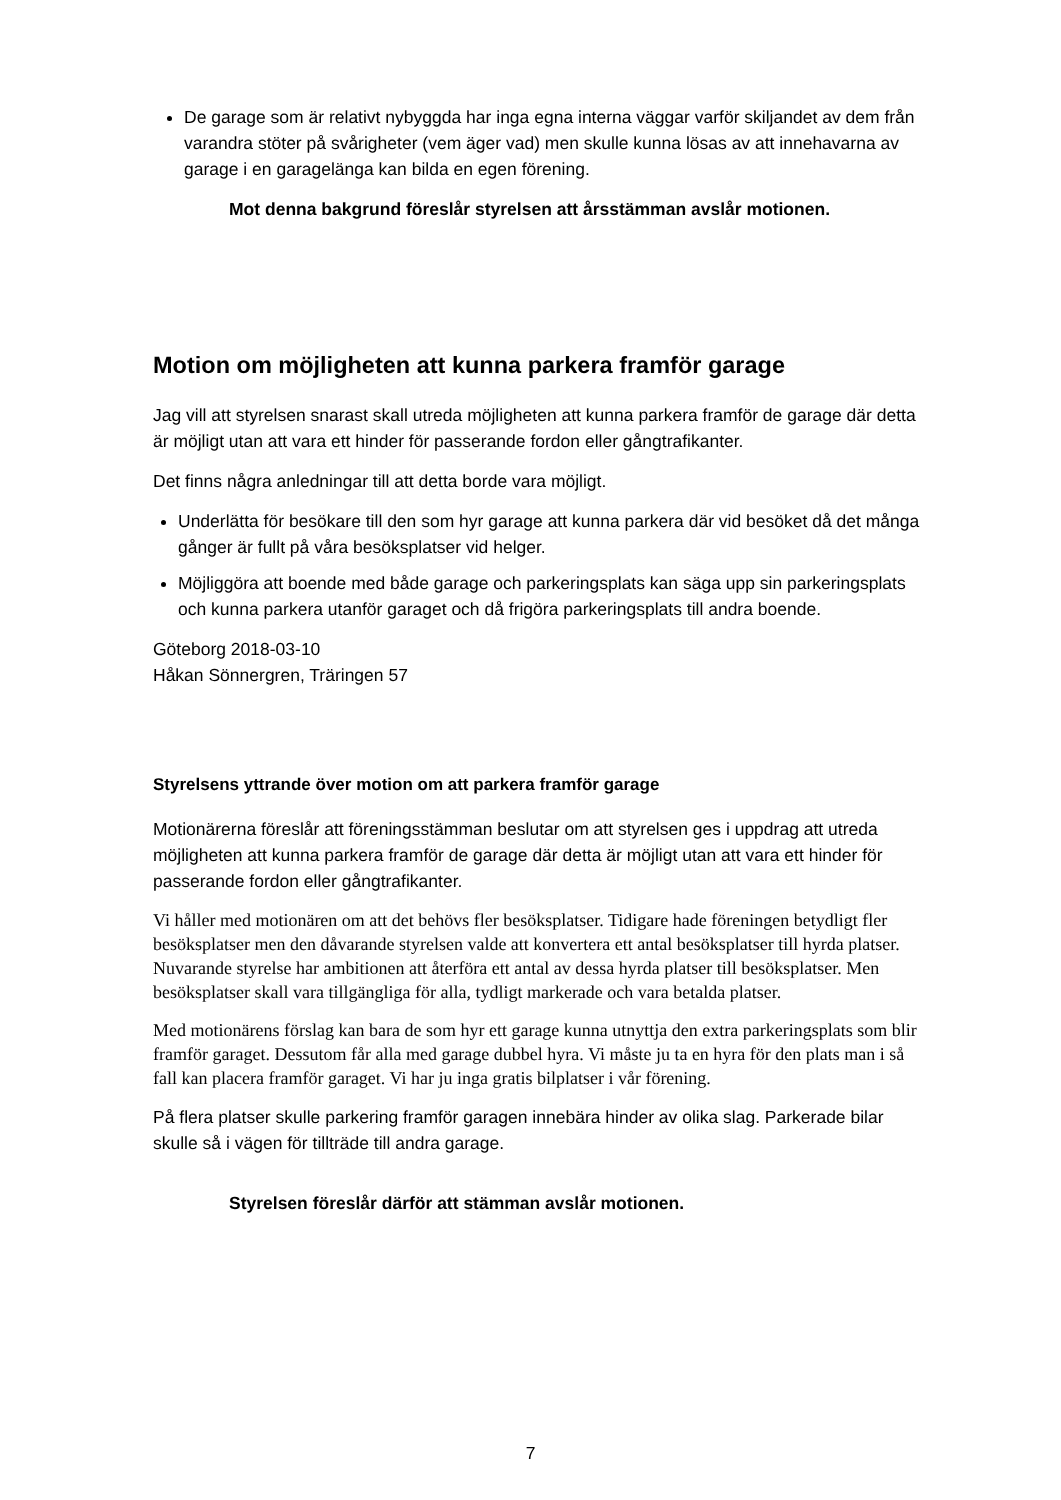De garage som är relativt nybyggda har inga egna interna väggar varför skiljandet av dem från varandra stöter på svårigheter (vem äger vad) men skulle kunna lösas av att innehavarna av garage i en garagelänga kan bilda en egen förening.
Mot denna bakgrund föreslår styrelsen att årsstämman avslår motionen.
Motion om möjligheten att kunna parkera framför garage
Jag vill att styrelsen snarast skall utreda möjligheten att kunna parkera framför de garage där detta är möjligt utan att vara ett hinder för passerande fordon eller gångtrafikanter.
Det finns några anledningar till att detta borde vara möjligt.
Underlätta för besökare till den som hyr garage att kunna parkera där vid besöket då det många gånger är fullt på våra besöksplatser vid helger.
Möjliggöra att boende med både garage och parkeringsplats kan säga upp sin parkeringsplats och kunna parkera utanför garaget och då frigöra parkeringsplats till andra boende.
Göteborg 2018-03-10
Håkan Sönnergren, Träringen 57
Styrelsens yttrande över motion om att parkera framför garage
Motionärerna föreslår att föreningsstämman beslutar om att styrelsen ges i uppdrag att utreda möjligheten att kunna parkera framför de garage där detta är möjligt utan att vara ett hinder för passerande fordon eller gångtrafikanter.
Vi håller med motionären om att det behövs fler besöksplatser. Tidigare hade föreningen betydligt fler besöksplatser men den dåvarande styrelsen valde att konvertera ett antal besöksplatser till hyrda platser. Nuvarande styrelse har ambitionen att återföra ett antal av dessa hyrda platser till besöksplatser. Men besöksplatser skall vara tillgängliga för alla, tydligt markerade och vara betalda platser.
Med motionärens förslag kan bara de som hyr ett garage kunna utnyttja den extra parkeringsplats som blir framför garaget. Dessutom får alla med garage dubbel hyra. Vi måste ju ta en hyra för den plats man i så fall kan placera framför garaget. Vi har ju inga gratis bilplatser i vår förening.
På flera platser skulle parkering framför garagen innebära hinder av olika slag. Parkerade bilar skulle så i vägen för tillträde till andra garage.
Styrelsen föreslår därför att stämman avslår motionen.
7